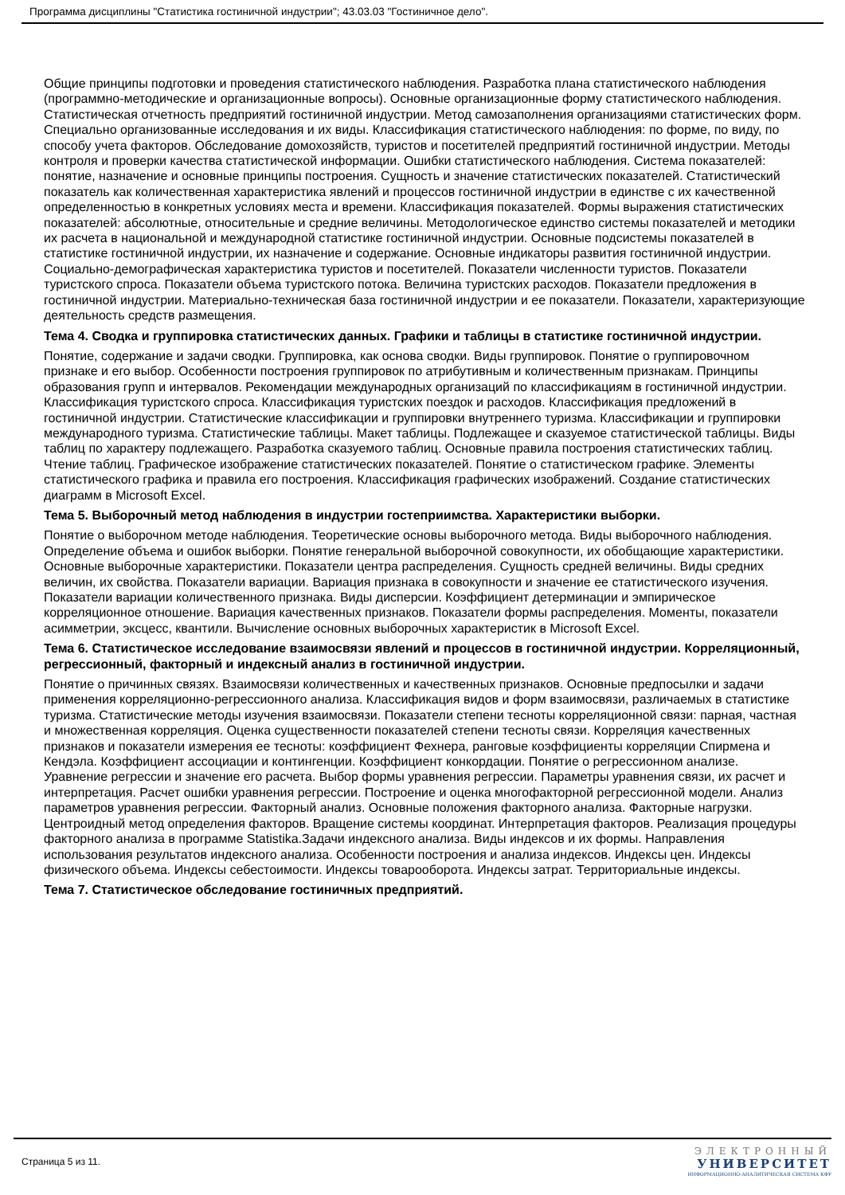Программа дисциплины "Статистика гостиничной индустрии"; 43.03.03 "Гостиничное дело".
Общие принципы подготовки и проведения статистического наблюдения. Разработка плана статистического наблюдения (программно-методические и организационные вопросы). Основные организационные форму статистического наблюдения. Статистическая отчетность предприятий гостиничной индустрии. Метод самозаполнения организациями статистических форм. Специально организованные исследования и их виды. Классификация статистического наблюдения: по форме, по виду, по способу учета факторов. Обследование домохозяйств, туристов и посетителей предприятий гостиничной индустрии. Методы контроля и проверки качества статистической информации. Ошибки статистического наблюдения. Система показателей: понятие, назначение и основные принципы построения. Сущность и значение статистических показателей. Статистический показатель как количественная характеристика явлений и процессов гостиничной индустрии в единстве с их качественной определенностью в конкретных условиях места и времени. Классификация показателей. Формы выражения статистических показателей: абсолютные, относительные и средние величины. Методологическое единство системы показателей и методики их расчета в национальной и международной статистике гостиничной индустрии. Основные подсистемы показателей в статистике гостиничной индустрии, их назначение и содержание. Основные индикаторы развития гостиничной индустрии. Социально-демографическая характеристика туристов и посетителей. Показатели численности туристов. Показатели туристского спроса. Показатели объема туристского потока. Величина туристских расходов. Показатели предложения в гостиничной индустрии. Материально-техническая база гостиничной индустрии и ее показатели. Показатели, характеризующие деятельность средств размещения.
Тема 4. Сводка и группировка статистических данных. Графики и таблицы в статистике гостиничной индустрии.
Понятие, содержание и задачи сводки. Группировка, как основа сводки. Виды группировок. Понятие о группировочном признаке и его выбор. Особенности построения группировок по атрибутивным и количественным признакам. Принципы образования групп и интервалов. Рекомендации международных организаций по классификациям в гостиничной индустрии. Классификация туристского спроса. Классификация туристских поездок и расходов. Классификация предложений в гостиничной индустрии. Статистические классификации и группировки внутреннего туризма. Классификации и группировки международного туризма. Статистические таблицы. Макет таблицы. Подлежащее и сказуемое статистической таблицы. Виды таблиц по характеру подлежащего. Разработка сказуемого таблиц. Основные правила построения статистических таблиц. Чтение таблиц. Графическое изображение статистических показателей. Понятие о статистическом графике. Элементы статистического графика и правила его построения. Классификация графических изображений. Создание статистических диаграмм в Microsoft Excel.
Тема 5. Выборочный метод наблюдения в индустрии гостеприимства. Характеристики выборки.
Понятие о выборочном методе наблюдения. Теоретические основы выборочного метода. Виды выборочного наблюдения. Определение объема и ошибок выборки. Понятие генеральной выборочной совокупности, их обобщающие характеристики. Основные выборочные характеристики. Показатели центра распределения. Сущность средней величины. Виды средних величин, их свойства. Показатели вариации. Вариация признака в совокупности и значение ее статистического изучения. Показатели вариации количественного признака. Виды дисперсии. Коэффициент детерминации и эмпирическое корреляционное отношение. Вариация качественных признаков. Показатели формы распределения. Моменты, показатели асимметрии, эксцесс, квантили. Вычисление основных выборочных характеристик в Microsoft Excel.
Тема 6. Статистическое исследование взаимосвязи явлений и процессов в гостиничной индустрии. Корреляционный, регрессионный, факторный и индексный анализ в гостиничной индустрии.
Понятие о причинных связях. Взаимосвязи количественных и качественных признаков. Основные предпосылки и задачи применения корреляционно-регрессионного анализа. Классификация видов и форм взаимосвязи, различаемых в статистике туризма. Статистические методы изучения взаимосвязи. Показатели степени тесноты корреляционной связи: парная, частная и множественная корреляция. Оценка существенности показателей степени тесноты связи. Корреляция качественных признаков и показатели измерения ее тесноты: коэффициент Фехнера, ранговые коэффициенты корреляции Спирмена и Кендэла. Коэффициент ассоциации и контингенции. Коэффициент конкордации. Понятие о регрессионном анализе. Уравнение регрессии и значение его расчета. Выбор формы уравнения регрессии. Параметры уравнения связи, их расчет и интерпретация. Расчет ошибки уравнения регрессии. Построение и оценка многофакторной регрессионной модели. Анализ параметров уравнения регрессии. Факторный анализ. Основные положения факторного анализа. Факторные нагрузки. Центроидный метод определения факторов. Вращение системы координат. Интерпретация факторов. Реализация процедуры факторного анализа в программе Statistika.Задачи индексного анализа. Виды индексов и их формы. Направления использования результатов индексного анализа. Особенности построения и анализа индексов. Индексы цен. Индексы физического объема. Индексы себестоимости. Индексы товарооборота. Индексы затрат. Территориальные индексы.
Тема 7. Статистическое обследование гостиничных предприятий.
Страница 5 из 11.
ЭЛЕКТРОННЫЙ
УНИВЕРСИТЕТ
ИНФОРМАЦИОННО-АНАЛИТИЧЕСКАЯ СИСТЕМА КФУ